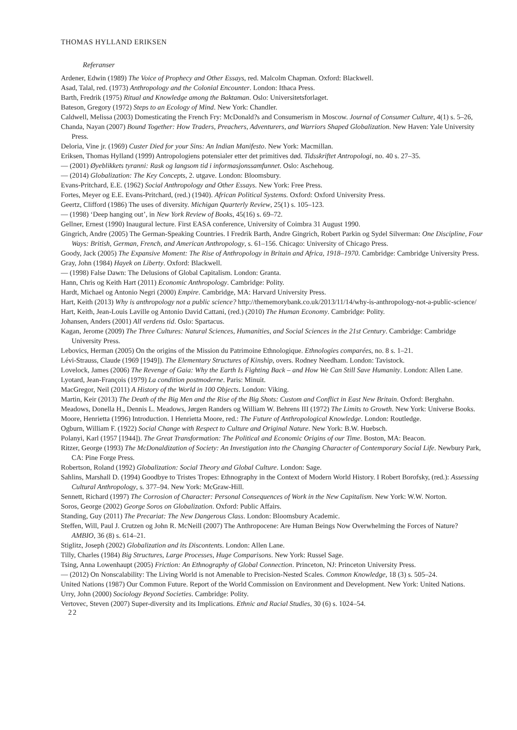THOMAS HYLLAND ERIKSEN
Referanser
Ardener, Edwin (1989) The Voice of Prophecy and Other Essays, red. Malcolm Chapman. Oxford: Blackwell.
Asad, Talal, red. (1973) Anthropology and the Colonial Encounter. London: Ithaca Press.
Barth, Fredrik (1975) Ritual and Knowledge among the Baktaman. Oslo: Universitetsforlaget.
Bateson, Gregory (1972) Steps to an Ecology of Mind. New York: Chandler.
Caldwell, Melissa (2003) Domesticating the French Fry: McDonald?s and Consumerism in Moscow. Journal of Consumer Culture, 4(1) s. 5–26,
Chanda, Nayan (2007) Bound Together: How Traders, Preachers, Adventurers, and Warriors Shaped Globalization. New Haven: Yale University Press.
Deloria, Vine jr. (1969) Custer Died for your Sins: An Indian Manifesto. New York: Macmillan.
Eriksen, Thomas Hylland (1999) Antropologiens potensialer etter det primitives død. Tidsskriftet Antropologi, no. 40 s. 27–35.
— (2001) Øyeblikkets tyranni: Rask og langsom tid i informasjonssamfunnet. Oslo: Aschehoug.
— (2014) Globalization: The Key Concepts, 2. utgave. London: Bloomsbury.
Evans-Pritchard, E.E. (1962) Social Anthropology and Other Essays. New York: Free Press.
Fortes, Meyer og E.E. Evans-Pritchard, (red.) (1940). African Political Systems. Oxford: Oxford University Press.
Geertz, Clifford (1986) The uses of diversity. Michigan Quarterly Review, 25(1) s. 105–123.
— (1998) ‘Deep hanging out’, in New York Review of Books, 45(16) s. 69–72.
Gellner, Ernest (1990) Inaugural lecture. First EASA conference, University of Coimbra 31 August 1990.
Gingrich, Andre (2005) The German-Speaking Countries. I Fredrik Barth, Andre Gingrich, Robert Parkin og Sydel Silverman: One Discipline, Four Ways: British, German, French, and American Anthropology, s. 61–156. Chicago: University of Chicago Press.
Goody, Jack (2005) The Expansive Moment: The Rise of Anthropology in Britain and Africa, 1918–1970. Cambridge: Cambridge University Press.
Gray, John (1984) Hayek on Liberty. Oxford: Blackwell.
— (1998) False Dawn: The Delusions of Global Capitalism. London: Granta.
Hann, Chris og Keith Hart (2011) Economic Anthropology. Cambridge: Polity.
Hardt, Michael og Antonio Negri (2000) Empire. Cambridge, MA: Harvard University Press.
Hart, Keith (2013) Why is anthropology not a public science? http://thememorybank.co.uk/2013/11/14/why-is-anthropology-not-a-public-science/
Hart, Keith, Jean-Louis Laville og Antonio David Cattani, (red.) (2010) The Human Economy. Cambridge: Polity.
Johansen, Anders (2001) All verdens tid. Oslo: Spartacus.
Kagan, Jerome (2009) The Three Cultures: Natural Sciences, Humanities, and Social Sciences in the 21st Century. Cambridge: Cambridge University Press.
Lebovics, Herman (2005) On the origins of the Mission du Patrimoine Ethnologique. Ethnologies comparées, no. 8 s. 1–21.
Lévi-Strauss, Claude (1969 [1949]). The Elementary Structures of Kinship, overs. Rodney Needham. London: Tavistock.
Lovelock, James (2006) The Revenge of Gaia: Why the Earth Is Fighting Back – and How We Can Still Save Humanity. London: Allen Lane.
Lyotard, Jean-François (1979) La condition postmoderne. Paris: Minuit.
MacGregor, Neil (2011) A History of the World in 100 Objects. London: Viking.
Martin, Keir (2013) The Death of the Big Men and the Rise of the Big Shots: Custom and Conflict in East New Britain. Oxford: Berghahn.
Meadows, Donella H., Dennis L. Meadows, Jørgen Randers og William W. Behrens III (1972) The Limits to Growth. New York: Universe Books.
Moore, Henrietta (1996) Introduction. I Henrietta Moore, red.: The Future of Anthropological Knowledge. London: Routledge.
Ogburn, William F. (1922) Social Change with Respect to Culture and Original Nature. New York: B.W. Huebsch.
Polanyi, Karl (1957 [1944]). The Great Transformation: The Political and Economic Origins of our Time. Boston, MA: Beacon.
Ritzer, George (1993) The McDonaldization of Society: An Investigation into the Changing Character of Contemporary Social Life. Newbury Park, CA: Pine Forge Press.
Robertson, Roland (1992) Globalization: Social Theory and Global Culture. London: Sage.
Sahlins, Marshall D. (1994) Goodbye to Tristes Tropes: Ethnography in the Context of Modern World History. I Robert Borofsky, (red.): Assessing Cultural Anthropology, s. 377–94. New York: McGraw-Hill.
Sennett, Richard (1997) The Corrosion of Character: Personal Consequences of Work in the New Capitalism. New York: W.W. Norton.
Soros, George (2002) George Soros on Globalization. Oxford: Public Affairs.
Standing, Guy (2011) The Precariat: The New Dangerous Class. London: Bloomsbury Academic.
Steffen, Will, Paul J. Crutzen og John R. McNeill (2007) The Anthropocene: Are Human Beings Now Overwhelming the Forces of Nature? AMBIO, 36 (8) s. 614–21.
Stiglitz, Joseph (2002) Globalization and its Discontents. London: Allen Lane.
Tilly, Charles (1984) Big Structures, Large Processes, Huge Comparisons. New York: Russel Sage.
Tsing, Anna Lowenhaupt (2005) Friction: An Ethnography of Global Connection. Princeton, NJ: Princeton University Press.
— (2012) On Nonscalability: The Living World is not Amenable to Precision-Nested Scales. Common Knowledge, 18 (3) s. 505–24.
United Nations (1987) Our Common Future. Report of the World Commission on Environment and Development. New York: United Nations.
Urry, John (2000) Sociology Beyond Societies. Cambridge: Polity.
Vertovec, Steven (2007) Super-diversity and its Implications. Ethnic and Racial Studies, 30 (6) s. 1024–54.
22